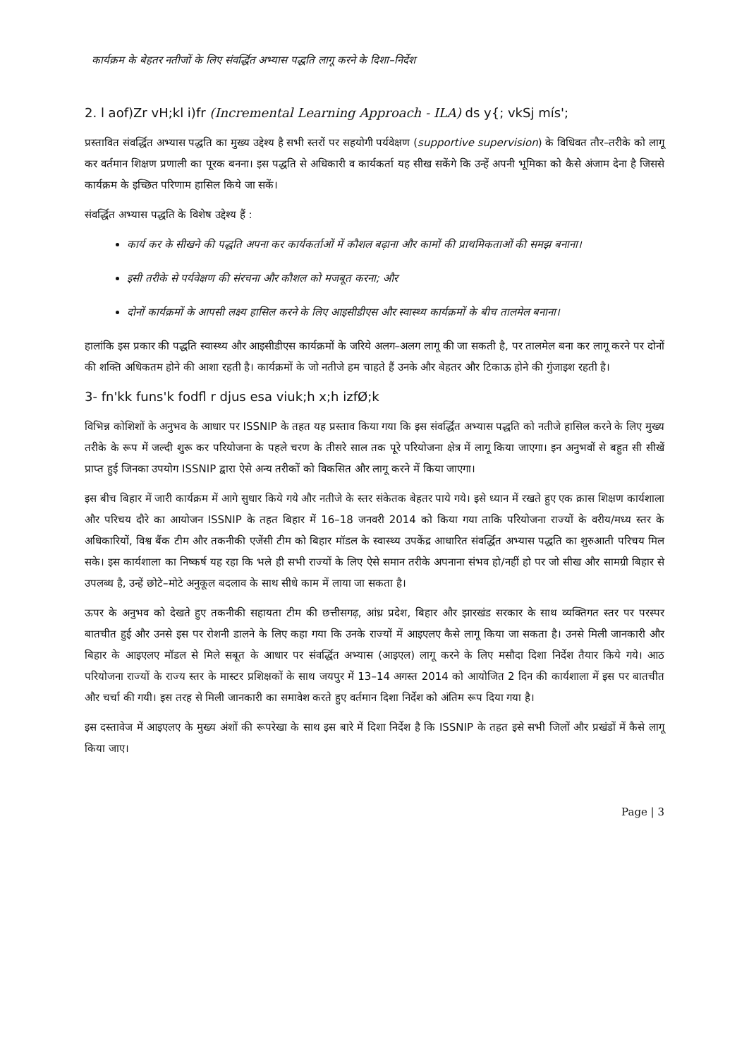कार्यक्रम के बेहतर नतीजों के लिए संवर्द्धित अभ्यास पद्धति लागू करने के दिशा–निर्देश
2. l aof)Zr vH;kl i)fr (Incremental Learning Approach - ILA) ds y{; vkSj mís';
प्रस्तावित संवर्द्धित अभ्यास पद्धति का मुख्य उद्देश्य है सभी स्तरों पर सहयोगी पर्यवेक्षण (supportive supervision) के विधिवत तौर–तरीके को लागू कर वर्तमान शिक्षण प्रणाली का पूरक बनना। इस पद्धति से अधिकारी व कार्यकर्ता यह सीख सकेंगे कि उन्हें अपनी भूमिका को कैसे अंजाम देना है जिससे कार्यक्रम के इच्छित परिणाम हासिल किये जा सकें।
संवर्द्धित अभ्यास पद्धति के विशेष उद्देश्य हैं :
कार्य कर के सीखने की पद्धति अपना कर कार्यकर्ताओं में कौशल बढ़ाना और कामों की प्राथमिकताओं की समझ बनाना।
इसी तरीके से पर्यवेक्षण की संरचना और कौशल को मजबूत करना; और
दोनों कार्यक्रमों के आपसी लक्ष्य हासिल करने के लिए आइसीडीएस और स्वास्थ्य कार्यक्रमों के बीच तालमेल बनाना।
हालांकि इस प्रकार की पद्धति स्वास्थ्य और आइसीडीएस कार्यक्रमों के जरिये अलग–अलग लागू की जा सकती है, पर तालमेल बना कर लागू करने पर दोनों की शक्ति अधिकतम होने की आशा रहती है। कार्यक्रमों के जो नतीजे हम चाहते हैं उनके और बेहतर और टिकाऊ होने की गुंजाइश रहती है।
3- fn'kk funs'k fodfl r djus esa viuk;h x;h izfØ;k
विभिन्न कोशिशों के अनुभव के आधार पर ISSNIP के तहत यह प्रस्ताव किया गया कि इस संवर्द्धित अभ्यास पद्धति को नतीजे हासिल करने के लिए मुख्य तरीके के रूप में जल्दी शुरू कर परियोजना के पहले चरण के तीसरे साल तक पूरे परियोजना क्षेत्र में लागू किया जाएगा। इन अनुभवों से बहुत सी सीखें प्राप्त हुई जिनका उपयोग ISSNIP द्वारा ऐसे अन्य तरीकों को विकसित और लागू करने में किया जाएगा।
इस बीच बिहार में जारी कार्यक्रम में आगे सुधार किये गये और नतीजे के स्तर संकेतक बेहतर पाये गये। इसे ध्यान में रखते हुए एक क्रास शिक्षण कार्यशाला और परिचय दौरे का आयोजन ISSNIP के तहत बिहार में 16–18 जनवरी 2014 को किया गया ताकि परियोजना राज्यों के वरीय/मध्य स्तर के अधिकारियों, विश्व बैंक टीम और तकनीकी एजेंसी टीम को बिहार मॉडल के स्वास्थ्य उपकेंद्र आधारित संवर्द्धित अभ्यास पद्धति का शुरुआती परिचय मिल सके। इस कार्यशाला का निष्कर्ष यह रहा कि भले ही सभी राज्यों के लिए ऐसे समान तरीके अपनाना संभव हो/नहीं हो पर जो सीख और सामग्री बिहार से उपलब्ध है, उन्हें छोटे–मोटे अनुकूल बदलाव के साथ सीधे काम में लाया जा सकता है।
ऊपर के अनुभव को देखते हुए तकनीकी सहायता टीम की छत्तीसगढ़, आंध्र प्रदेश, बिहार और झारखंड सरकार के साथ व्यक्तिगत स्तर पर परस्पर बातचीत हुई और उनसे इस पर रोशनी डालने के लिए कहा गया कि उनके राज्यों में आइएलए कैसे लागू किया जा सकता है। उनसे मिली जानकारी और बिहार के आइएलए मॉडल से मिले सबूत के आधार पर संवर्द्धित अभ्यास (आइएल) लागू करने के लिए मसौदा दिशा निर्देश तैयार किये गये। आठ परियोजना राज्यों के राज्य स्तर के मास्टर प्रशिक्षकों के साथ जयपुर में 13–14 अगस्त 2014 को आयोजित 2 दिन की कार्यशाला में इस पर बातचीत और चर्चा की गयी। इस तरह से मिली जानकारी का समावेश करते हुए वर्तमान दिशा निर्देश को अंतिम रूप दिया गया है।
इस दस्तावेज में आइएलए के मुख्य अंशों की रूपरेखा के साथ इस बारे में दिशा निर्देश है कि ISSNIP के तहत इसे सभी जिलों और प्रखंडों में कैसे लागू किया जाए।
Page | 3